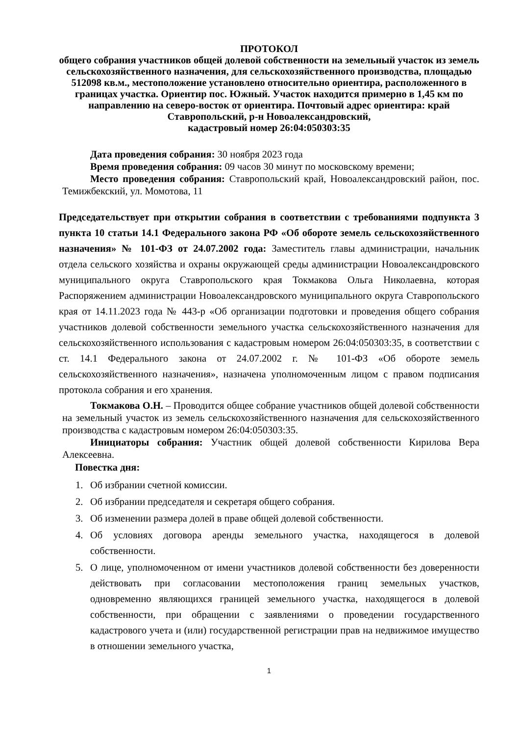ПРОТОКОЛ
общего собрания участников общей долевой собственности на земельный участок из земель сельскохозяйственного назначения, для сельскохозяйственного производства, площадью 512098 кв.м., местоположение установлено относительно ориентира, расположенного в границах участка. Ориентир пос. Южный. Участок находится примерно в 1,45 км по направлению на северо-восток от ориентира. Почтовый адрес ориентира: край Ставропольский, р-н Новоалександровский,
кадастровый номер 26:04:050303:35
Дата проведения собрания: 30 ноября 2023 года
Время проведения собрания: 09 часов 30 минут по московскому времени;
Место проведения собрания: Ставропольский край, Новоалександровский район, пос. Темижбекский, ул. Момотова, 11
Председательствует при открытии собрания в соответствии с требованиями подпункта 3 пункта 10 статьи 14.1 Федерального закона РФ «Об обороте земель сельскохозяйственного назначения» № 101-ФЗ от 24.07.2002 года: Заместитель главы администрации, начальник отдела сельского хозяйства и охраны окружающей среды администрации Новоалександровского муниципального округа Ставропольского края Токмакова Ольга Николаевна, которая Распоряжением администрации Новоалександровского муниципального округа Ставропольского края от 14.11.2023 года № 443-р «Об организации подготовки и проведения общего собрания участников долевой собственности земельного участка сельскохозяйственного назначения для сельскохозяйственного использования с кадастровым номером 26:04:050303:35, в соответствии с ст. 14.1 Федерального закона от 24.07.2002 г. № 101-ФЗ «Об обороте земель сельскохозяйственного назначения», назначена уполномоченным лицом с правом подписания протокола собрания и его хранения.
Токмакова О.Н. – Проводится общее собрание участников общей долевой собственности на земельный участок из земель сельскохозяйственного назначения для сельскохозяйственного производства с кадастровым номером 26:04:050303:35.
Инициаторы собрания: Участник общей долевой собственности Кирилова Вера Алексеевна.
Повестка дня:
1. Об избрании счетной комиссии.
2. Об избрании председателя и секретаря общего собрания.
3. Об изменении размера долей в праве общей долевой собственности.
4. Об условиях договора аренды земельного участка, находящегося в долевой собственности.
5. О лице, уполномоченном от имени участников долевой собственности без доверенности действовать при согласовании местоположения границ земельных участков, одновременно являющихся границей земельного участка, находящегося в долевой собственности, при обращении с заявлениями о проведении государственного кадастрового учета и (или) государственной регистрации прав на недвижимое имущество в отношении земельного участка,
1